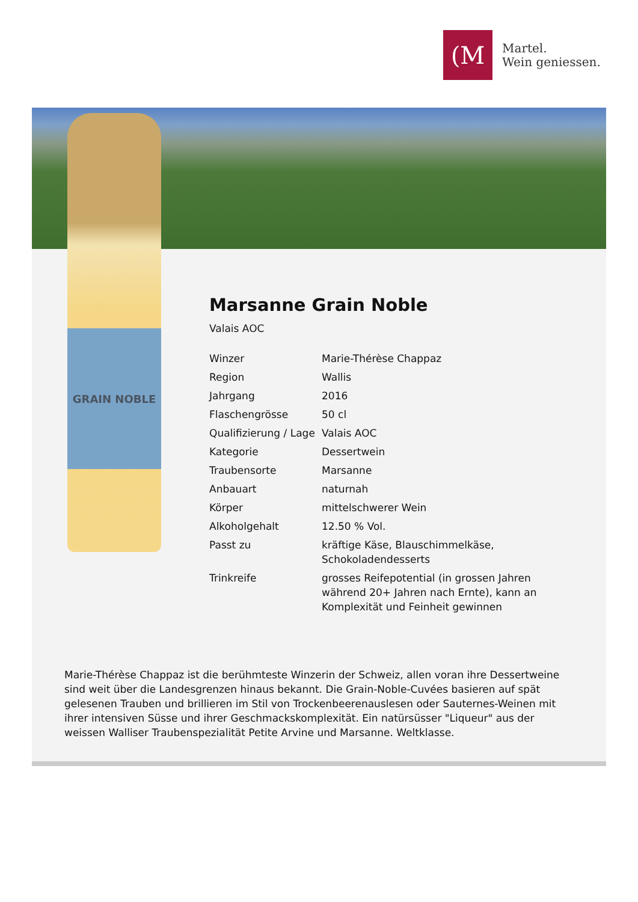(M
Martel.
Wein geniessen.
GRAIN NOBLE
Marsanne Grain Noble
Valais AOC
| Winzer | Marie-Thérèse Chappaz |
| Region | Wallis |
| Jahrgang | 2016 |
| Flaschengrösse | 50 cl |
| Qualifizierung / Lage | Valais AOC |
| Kategorie | Dessertwein |
| Traubensorte | Marsanne |
| Anbauart | naturnah |
| Körper | mittelschwerer Wein |
| Alkoholgehalt | 12.50 % Vol. |
| Passt zu | kräftige Käse, Blauschimmelkäse, Schokoladendesserts |
| Trinkreife | grosses Reifepotential (in grossen Jahren während 20+ Jahren nach Ernte), kann an Komplexität und Feinheit gewinnen |
Marie-Thérèse Chappaz ist die berühmteste Winzerin der Schweiz, allen voran ihre Dessertweine sind weit über die Landesgrenzen hinaus bekannt. Die Grain-Noble-Cuvées basieren auf spät gelesenen Trauben und brillieren im Stil von Trockenbeerenauslesen oder Sauternes-Weinen mit ihrer intensiven Süsse und ihrer Geschmackskomplexität. Ein natürsüsser "Liqueur" aus der weissen Walliser Traubenspezialität Petite Arvine und Marsanne. Weltklasse.